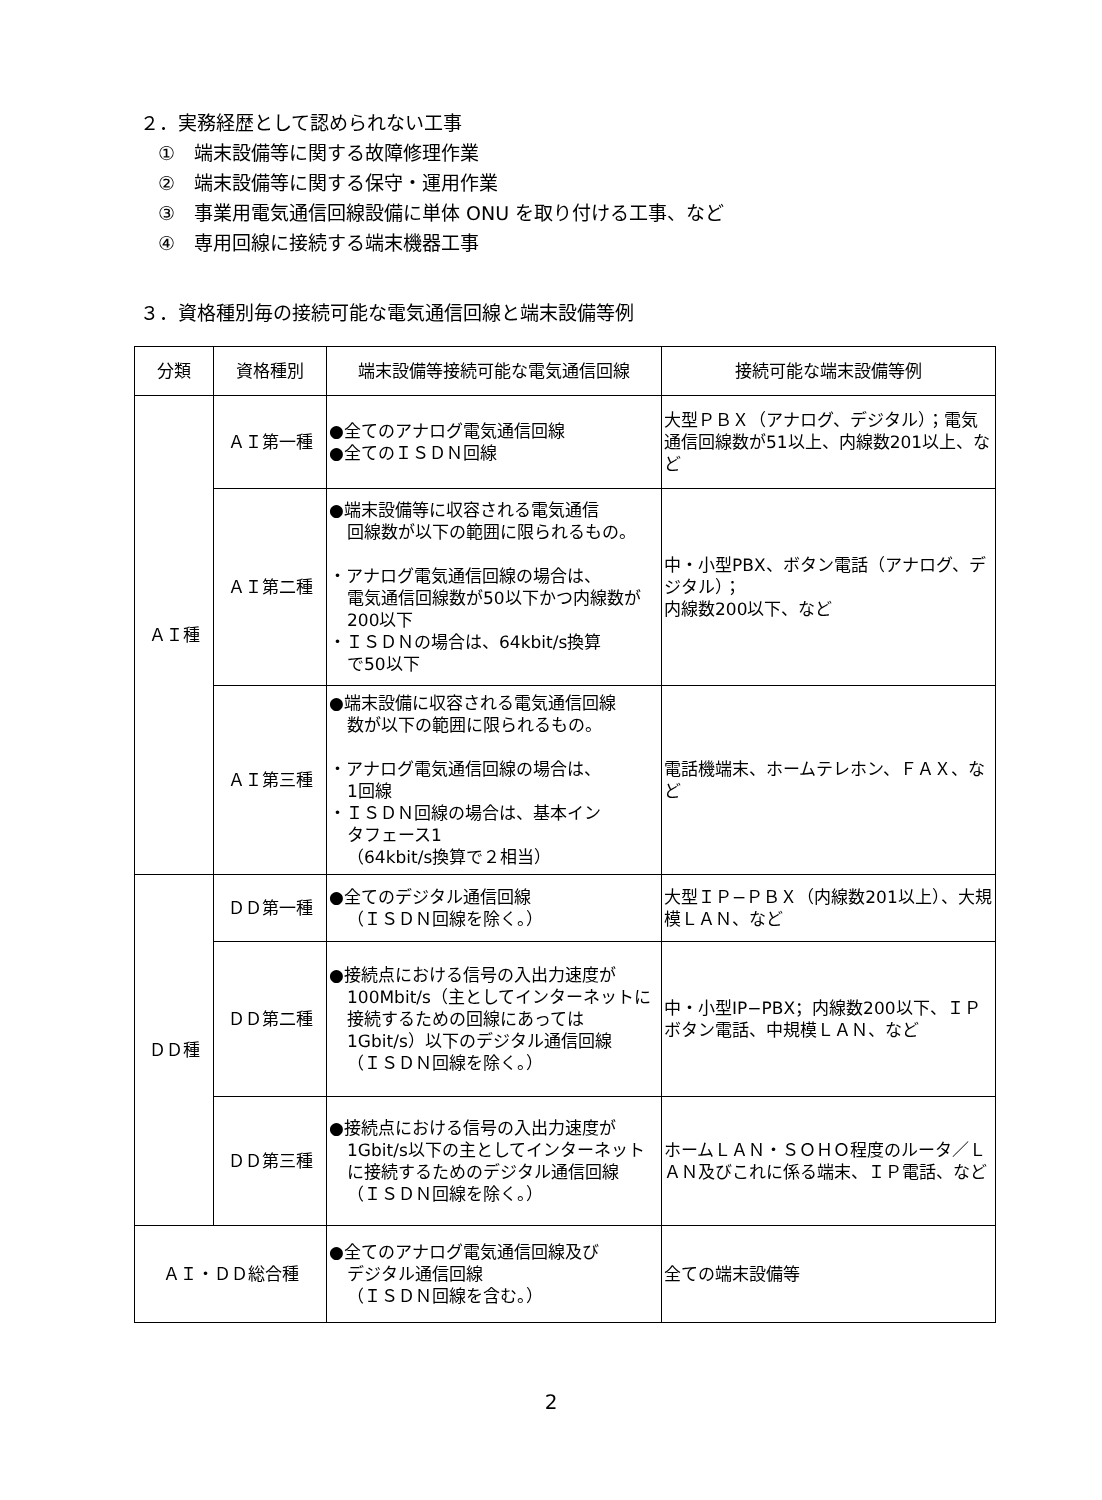２．実務経歴として認められない工事
①　端末設備等に関する故障修理作業
②　端末設備等に関する保守・運用作業
③　事業用電気通信回線設備に単体 ONU を取り付ける工事、など
④　専用回線に接続する端末機器工事
３．資格種別毎の接続可能な電気通信回線と端末設備等例
| 分類 | 資格種別 | 端末設備等接続可能な電気通信回線 | 接続可能な端末設備等例 |
| --- | --- | --- | --- |
| ＡＩ種 | ＡＩ第一種 | ●全てのアナログ電気通信回線 ●全てのＩＳＤＮ回線 | 大型ＰＢＸ（アナログ、デジタル）；電気通信回線数が51以上、内線数201以上、など |
| | ＡＩ第二種 | ●端末設備等に収容される電気通信 回線数が以下の範囲に限られるもの。 ・アナログ電気通信回線の場合は、 電気通信回線数が50以下かつ内線数が200以下 ・ＩＳＤＮの場合は、64kbit/s換算 で50以下 | 中・小型PBX、ボタン電話（アナログ、デジタル）； 内線数200以下、など |
| | ＡＩ第三種 | ●端末設備に収容される電気通信回線 数が以下の範囲に限られるもの。 ・アナログ電気通信回線の場合は、 1回線 ・ＩＳＤＮ回線の場合は、基本イン タフェース1 （64kbit/s換算で２相当） | 電話機端末、ホームテレホン、ＦＡＸ、など |
| ＤＤ種 | ＤＤ第一種 | ●全てのデジタル通信回線 （ＩＳＤＮ回線を除く。） | 大型ＩＰ−ＰＢＸ（内線数201以上）、大規模ＬＡＮ、など |
| | ＤＤ第二種 | ●接続点における信号の入出力速度が 100Mbit/s（主としてインターネットに接続するための回線にあっては1Gbit/s）以下のデジタル通信回線 （ＩＳＤＮ回線を除く。） | 中・小型IP−PBX；内線数200以下、ＩＰボタン電話、中規模ＬＡＮ、など |
| | ＤＤ第三種 | ●接続点における信号の入出力速度が 1Gbit/s以下の主としてインターネットに接続するためのデジタル通信回線 （ＩＳＤＮ回線を除く。） | ホームＬＡＮ・ＳＯＨＯ程度のルータ／ＬＡＮ及びこれに係る端末、ＩＰ電話、など |
| ＡＩ・ＤＤ総合種 | | ●全てのアナログ電気通信回線及び デジタル通信回線 （ＩＳＤＮ回線を含む。） | 全ての端末設備等 |
2